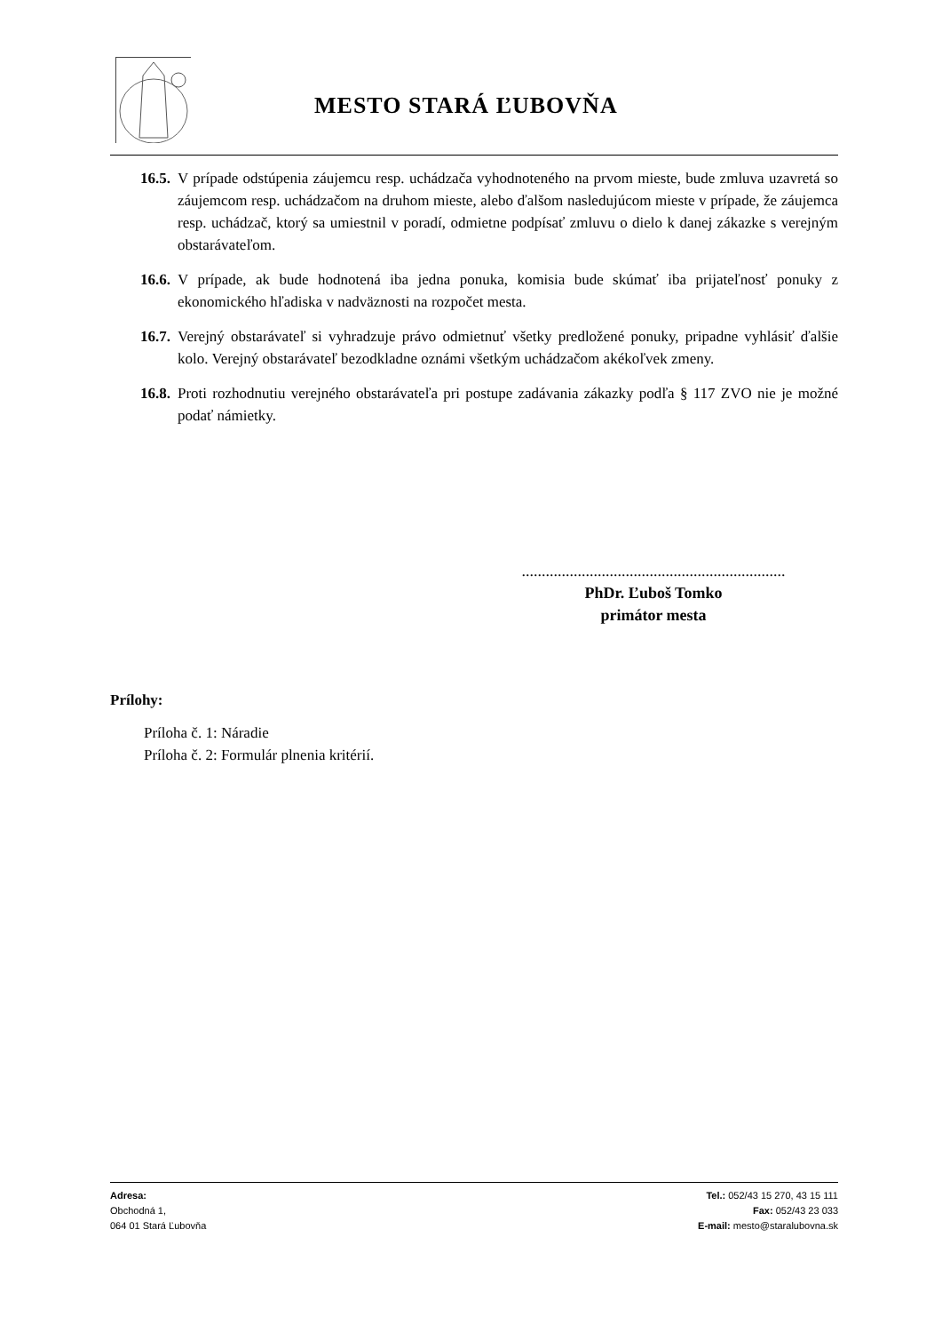MESTO STARÁ ĽUBOVŇA
16.5. V prípade odstúpenia záujemcu resp. uchádzača vyhodnoteného na prvom mieste, bude zmluva uzavretá so záujemcom resp. uchádzačom na druhom mieste, alebo ďalšom nasledujúcom mieste v prípade, že záujemca resp. uchádzač, ktorý sa umiestnil v poradí, odmietne podpísať zmluvu o dielo k danej zákazke s verejným obstarávateľom.
16.6. V prípade, ak bude hodnotená iba jedna ponuka, komisia bude skúmať iba prijateľnosť ponuky z ekonomického hľadiska v nadväznosti na rozpočet mesta.
16.7. Verejný obstarávateľ si vyhradzuje právo odmietnuť všetky predložené ponuky, pripadne vyhlásiť ďalšie kolo. Verejný obstarávateľ bezodkladne oznámi všetkým uchádzačom akékoľvek zmeny.
16.8. Proti rozhodnutiu verejného obstarávateľa pri postupe zadávania zákazky podľa § 117 ZVO nie je možné podať námietky.
..................................................................
PhDr. Ľuboš Tomko
primátor mesta
Prílohy:
Príloha č. 1: Náradie
Príloha č. 2: Formulár plnenia kritérií.
Adresa:
Obchodná 1,
064 01 Stará Ľubovňa
Tel.: 052/43 15 270, 43 15 111
Fax: 052/43 23 033
E-mail: mesto@staralubovna.sk